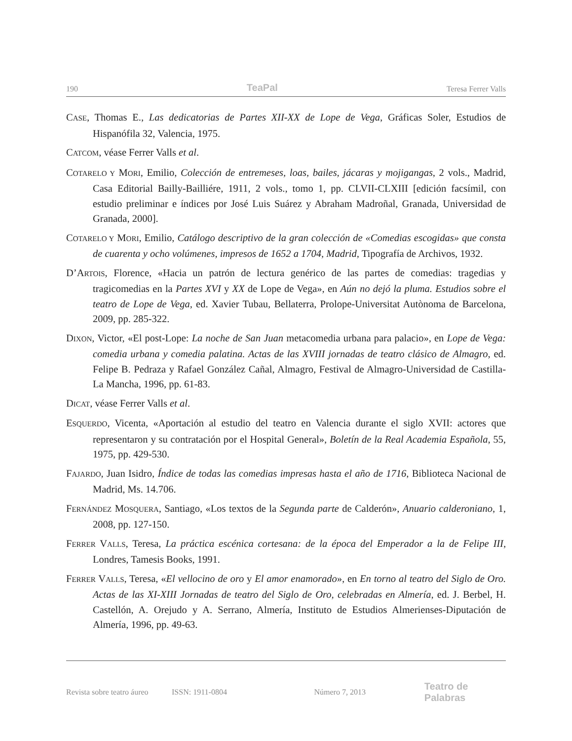190 TeaPal Teresa Ferrer Valls
CASE, Thomas E., Las dedicatorias de Partes XII-XX de Lope de Vega, Gráficas Soler, Estudios de Hispanófila 32, Valencia, 1975.
CATCOM, véase Ferrer Valls et al.
COTARELO Y MORI, Emilio, Colección de entremeses, loas, bailes, jácaras y mojigangas, 2 vols., Madrid, Casa Editorial Bailly-Bailliére, 1911, 2 vols., tomo 1, pp. CLVII-CLXIII [edición facsímil, con estudio preliminar e índices por José Luis Suárez y Abraham Madroñal, Granada, Universidad de Granada, 2000].
COTARELO Y MORI, Emilio, Catálogo descriptivo de la gran colección de «Comedias escogidas» que consta de cuarenta y ocho volúmenes, impresos de 1652 a 1704, Madrid, Tipografía de Archivos, 1932.
D’ARTOIS, Florence, «Hacia un patrón de lectura genérico de las partes de comedias: tragedias y tragicomedias en la Partes XVI y XX de Lope de Vega», en Aún no dejó la pluma. Estudios sobre el teatro de Lope de Vega, ed. Xavier Tubau, Bellaterra, Prolope-Universitat Autònoma de Barcelona, 2009, pp. 285-322.
DIXON, Victor, «El post-Lope: La noche de San Juan metacomedia urbana para palacio», en Lope de Vega: comedia urbana y comedia palatina. Actas de las XVIII jornadas de teatro clásico de Almagro, ed. Felipe B. Pedraza y Rafael González Cañal, Almagro, Festival de Almagro-Universidad de Castilla-La Mancha, 1996, pp. 61-83.
DICAT, véase Ferrer Valls et al.
ESQUERDO, Vicenta, «Aportación al estudio del teatro en Valencia durante el siglo XVII: actores que representaron y su contratación por el Hospital General», Boletín de la Real Academia Española, 55, 1975, pp. 429-530.
FAJARDO, Juan Isidro, Índice de todas las comedias impresas hasta el año de 1716, Biblioteca Nacional de Madrid, Ms. 14.706.
FERNÁNDEZ MOSQUERA, Santiago, «Los textos de la Segunda parte de Calderón», Anuario calderoniano, 1, 2008, pp. 127-150.
FERRER VALLS, Teresa, La práctica escénica cortesana: de la época del Emperador a la de Felipe III, Londres, Tamesis Books, 1991.
FERRER VALLS, Teresa, «El vellocino de oro y El amor enamorado», en En torno al teatro del Siglo de Oro. Actas de las XI-XIII Jornadas de teatro del Siglo de Oro, celebradas en Almería, ed. J. Berbel, H. Castellón, A. Orejudo y A. Serrano, Almería, Instituto de Estudios Almerienses-Diputación de Almería, 1996, pp. 49-63.
Revista sobre teatro áureo ISSN: 1911-0804 Número 7, 2013 Teatro de Palabras